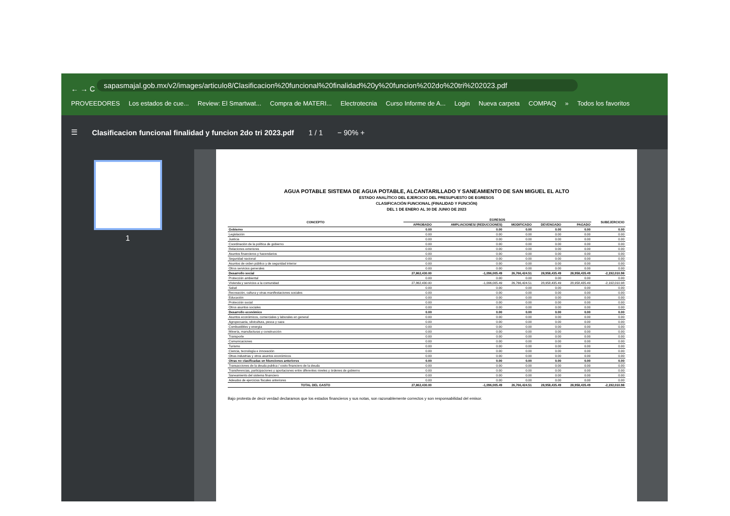← → C sapasmajal.gob.mx/v2/images/articulo8/Clasificacion%20funcional%20finalidad%20y%20funcion%202do%20tri%202023.pdf
PROVEEDORES Los estados de cue... Review: El Smartwat... Compra de MATERI... Electrotecnia Curso Informe de A... Login Nueva carpeta COMPAQ » Todos los favoritos
☰ Clasificacion funcional finalidad y funcion 2do tri 2023.pdf 1 / 1 − 90% +
1
AGUA POTABLE SISTEMA DE AGUA POTABLE, ALCANTARILLADO Y SANEAMIENTO DE SAN MIGUEL EL ALTO
ESTADO ANALÍTICO DEL EJERCICIO DEL PRESUPUESTO DE EGRESOS
CLASIFICACIÓN FUNCIONAL (FINALIDAD Y FUNCIÓN)
DEL 1 DE ENERO AL 30 DE JUNIO DE 2023
| CONCEPTO | EGRESOS | | | | | SUBEJERCICIO |
| --- | --- | --- | --- | --- | --- | --- |
| | APROBADO | AMPLIACIONES/ (REDUCCIONES) | MODIFICADO | DEVENGADO | PAGADO | |
| Gobierno | 0.00 | 0.00 | 0.00 | 0.00 | 0.00 | 0.00 |
| Legislación | 0.00 | 0.00 | 0.00 | 0.00 | 0.00 | 0.00 |
| Justicia | 0.00 | 0.00 | 0.00 | 0.00 | 0.00 | 0.00 |
| Coordinación de la política de gobierno | 0.00 | 0.00 | 0.00 | 0.00 | 0.00 | 0.00 |
| Relaciones exteriores | 0.00 | 0.00 | 0.00 | 0.00 | 0.00 | 0.00 |
| Asuntos financieros y hacendarios | 0.00 | 0.00 | 0.00 | 0.00 | 0.00 | 0.00 |
| Seguridad nacional | 0.00 | 0.00 | 0.00 | 0.00 | 0.00 | 0.00 |
| Asuntos de orden público y de seguridad interior | 0.00 | 0.00 | 0.00 | 0.00 | 0.00 | 0.00 |
| Otros servicios generales | 0.00 | 0.00 | 0.00 | 0.00 | 0.00 | 0.00 |
| Desarrollo social | 27,862,430.00 | -1,096,005.49 | 26,766,424.51 | 28,958,435.49 | 28,958,435.49 | -2,192,010.98 |
| Protección ambiental | 0.00 | 0.00 | 0.00 | 0.00 | 0.00 | 0.00 |
| Vivienda y servicios a la comunidad | 27,862,430.00 | -1,096,005.49 | 26,766,424.51 | 28,958,435.49 | 28,958,435.49 | -2,192,010.98 |
| Salud | 0.00 | 0.00 | 0.00 | 0.00 | 0.00 | 0.00 |
| Recreación, cultura y otras manifestaciones sociales | 0.00 | 0.00 | 0.00 | 0.00 | 0.00 | 0.00 |
| Educación | 0.00 | 0.00 | 0.00 | 0.00 | 0.00 | 0.00 |
| Protección social | 0.00 | 0.00 | 0.00 | 0.00 | 0.00 | 0.00 |
| Otros asuntos sociales | 0.00 | 0.00 | 0.00 | 0.00 | 0.00 | 0.00 |
| Desarrollo económico | 0.00 | 0.00 | 0.00 | 0.00 | 0.00 | 0.00 |
| Asuntos económicos, comerciales y laborales en general | 0.00 | 0.00 | 0.00 | 0.00 | 0.00 | 0.00 |
| Agropecuaria, silvicultura, pesca y caza | 0.00 | 0.00 | 0.00 | 0.00 | 0.00 | 0.00 |
| Combustibles y energía | 0.00 | 0.00 | 0.00 | 0.00 | 0.00 | 0.00 |
| Minería, manufacturas y construcción | 0.00 | 0.00 | 0.00 | 0.00 | 0.00 | 0.00 |
| Transporte | 0.00 | 0.00 | 0.00 | 0.00 | 0.00 | 0.00 |
| Comunicaciones | 0.00 | 0.00 | 0.00 | 0.00 | 0.00 | 0.00 |
| Turismo | 0.00 | 0.00 | 0.00 | 0.00 | 0.00 | 0.00 |
| Ciencia, tecnología e innovación | 0.00 | 0.00 | 0.00 | 0.00 | 0.00 | 0.00 |
| Otras industrias y otros asuntos económicos | 0.00 | 0.00 | 0.00 | 0.00 | 0.00 | 0.00 |
| Otras no clasificadas en fdunciones anteriores | 0.00 | 0.00 | 0.00 | 0.00 | 0.00 | 0.00 |
| Transacciones de la deuda publica / costo financiero de la deuda | 0.00 | 0.00 | 0.00 | 0.00 | 0.00 | 0.00 |
| Transferencias, participaciones y aportaciones entre diferentes niveles y órdenes de gobierno | 0.00 | 0.00 | 0.00 | 0.00 | 0.00 | 0.00 |
| Saneamiento del sistema financiero | 0.00 | 0.00 | 0.00 | 0.00 | 0.00 | 0.00 |
| Adeudos de ejercicios fiscales anteriores | 0.00 | 0.00 | 0.00 | 0.00 | 0.00 | 0.00 |
| TOTAL DEL GASTO | 27,862,430.00 | -1,096,005.49 | 26,766,424.51 | 28,958,435.49 | 28,958,435.49 | -2,192,010.98 |
Bajo protesta de decir verdad declaramos que los estados financieros y sus notas, son razonablemente correctos y son responsabilidad del emisor.